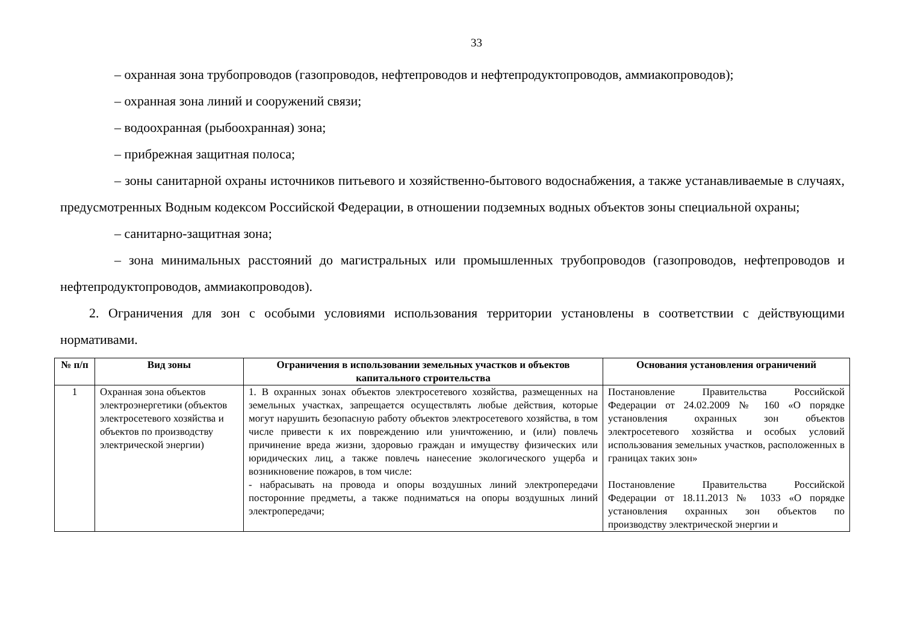33
– охранная зона трубопроводов (газопроводов, нефтепроводов и нефтепродуктопроводов, аммиакопроводов);
– охранная зона линий и сооружений связи;
– водоохранная (рыбоохранная) зона;
– прибрежная защитная полоса;
– зоны санитарной охраны источников питьевого и хозяйственно-бытового водоснабжения, а также устанавливаемые в случаях, предусмотренных Водным кодексом Российской Федерации, в отношении подземных водных объектов зоны специальной охраны;
– санитарно-защитная зона;
– зона минимальных расстояний до магистральных или промышленных трубопроводов (газопроводов, нефтепроводов и нефтепродуктопроводов, аммиакопроводов).
2. Ограничения для зон с особыми условиями использования территории установлены в соответствии с действующими нормативами.
| № п/п | Вид зоны | Ограничения в использовании земельных участков и объектов капитального строительства | Основания установления ограничений |
| --- | --- | --- | --- |
| 1 | Охранная зона объектов электроэнергетики (объектов электросетевого хозяйства и объектов по производству электрической энергии) | 1. В охранных зонах объектов электросетевого хозяйства, размещенных на земельных участках, запрещается осуществлять любые действия, которые могут нарушить безопасную работу объектов электросетевого хозяйства, в том числе привести к их повреждению или уничтожению, и (или) повлечь причинение вреда жизни, здоровью граждан и имуществу физических или юридических лиц, а также повлечь нанесение экологического ущерба и возникновение пожаров, в том числе: - набрасывать на провода и опоры воздушных линий электропередачи посторонние предметы, а также подниматься на опоры воздушных линий электропередачи; | Постановление Правительства Российской Федерации от 24.02.2009 № 160 «О порядке установления охранных зон объектов электросетевого хозяйства и особых условий использования земельных участков, расположенных в границах таких зон» Постановление Правительства Российской Федерации от 18.11.2013 № 1033 «О порядке установления охранных зон объектов по производству электрической энергии и |